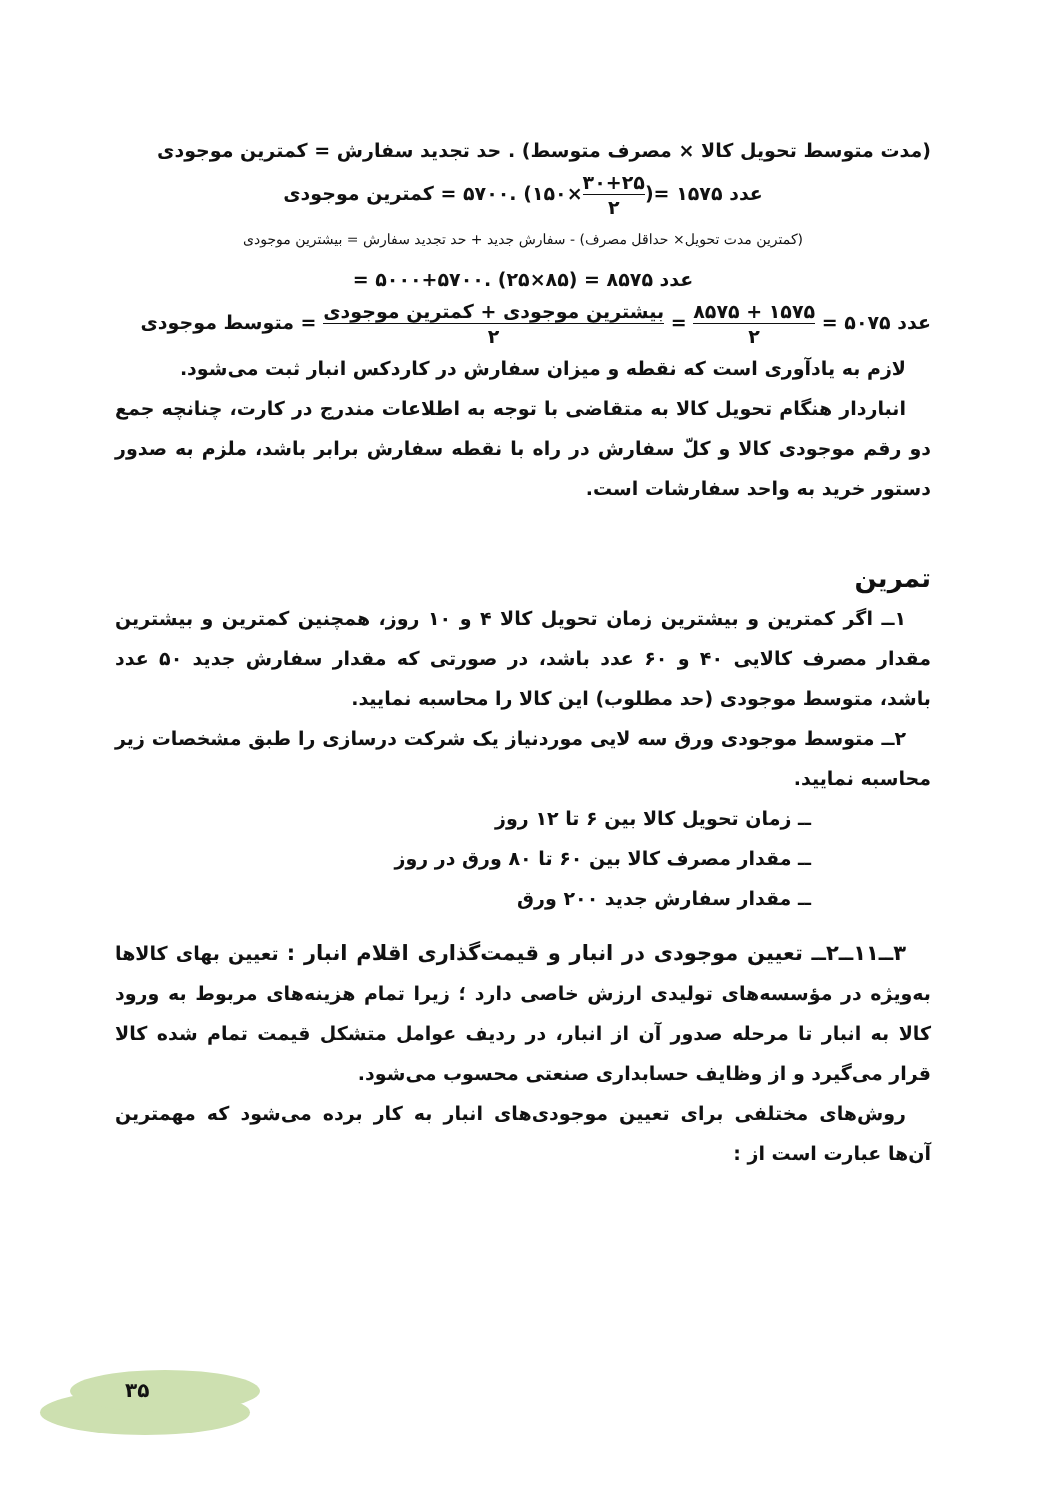(مدت متوسط تحویل کالا × مصرف متوسط) . حد تجدید سفارش = کمترین موجودی
عدد ۱۵۷۵ =(۳۰+۲۵ ۲×۱۵۰) .۵۷۰۰ = کمترین موجودی
(کمترین مدت تحویل× حداقل مصرف) - سفارش جدید + حد تجدید سفارش = بیشترین موجودی
عدد ۸۵۷۵ = (۸۵×۲۵) .۵۷۰۰+۵۰۰۰ =
عدد ۵۰۷۵ = ۱۵۷۵ + ۸۵۷۵ ۲ = بیشترین موجودی + کمترین موجودی ۲ = متوسط موجودی
لازم به یادآوری است که نقطه و میزان سفارش در کاردکس انبار ثبت می‌شود.
انباردار هنگام تحویل کالا به متقاضی با توجه به اطلاعات مندرج در کارت، چنانچه جمع دو رقم موجودی کالا و کلّ سفارش در راه با نقطه سفارش برابر باشد، ملزم به صدور دستور خرید به واحد سفارشات است.
تمرین
۱ــ اگر کمترین و بیشترین زمان تحویل کالا ۴ و ۱۰ روز، همچنین کمترین و بیشترین مقدار مصرف کالایی ۴۰ و ۶۰ عدد باشد، در صورتی که مقدار سفارش جدید ۵۰ عدد باشد، متوسط موجودی (حد مطلوب) این کالا را محاسبه نمایید.
۲ــ متوسط موجودی ورق سه لایی موردنیاز یک شرکت درسازی را طبق مشخصات زیر محاسبه نمایید.
ــ زمان تحویل کالا بین ۶ تا ۱۲ روز
ــ مقدار مصرف کالا بین ۶۰ تا ۸۰ ورق در روز
ــ مقدار سفارش جدید ۲۰۰ ورق
۳ــ۱۱ــ۲ــ تعیین موجودی در انبار و قیمت‌گذاری اقلام انبار : تعیین بهای کالاها به‌ویژه در مؤسسه‌های تولیدی ارزش خاصی دارد ؛ زیرا تمام هزینه‌های مربوط به ورود کالا به انبار تا مرحله صدور آن از انبار، در ردیف عوامل متشکل قیمت تمام شده کالا قرار می‌گیرد و از وظایف حسابداری صنعتی محسوب می‌شود.
روش‌های مختلفی برای تعیین موجودی‌های انبار به کار برده می‌شود که مهمترین آن‌ها عبارت است از :
۳۵